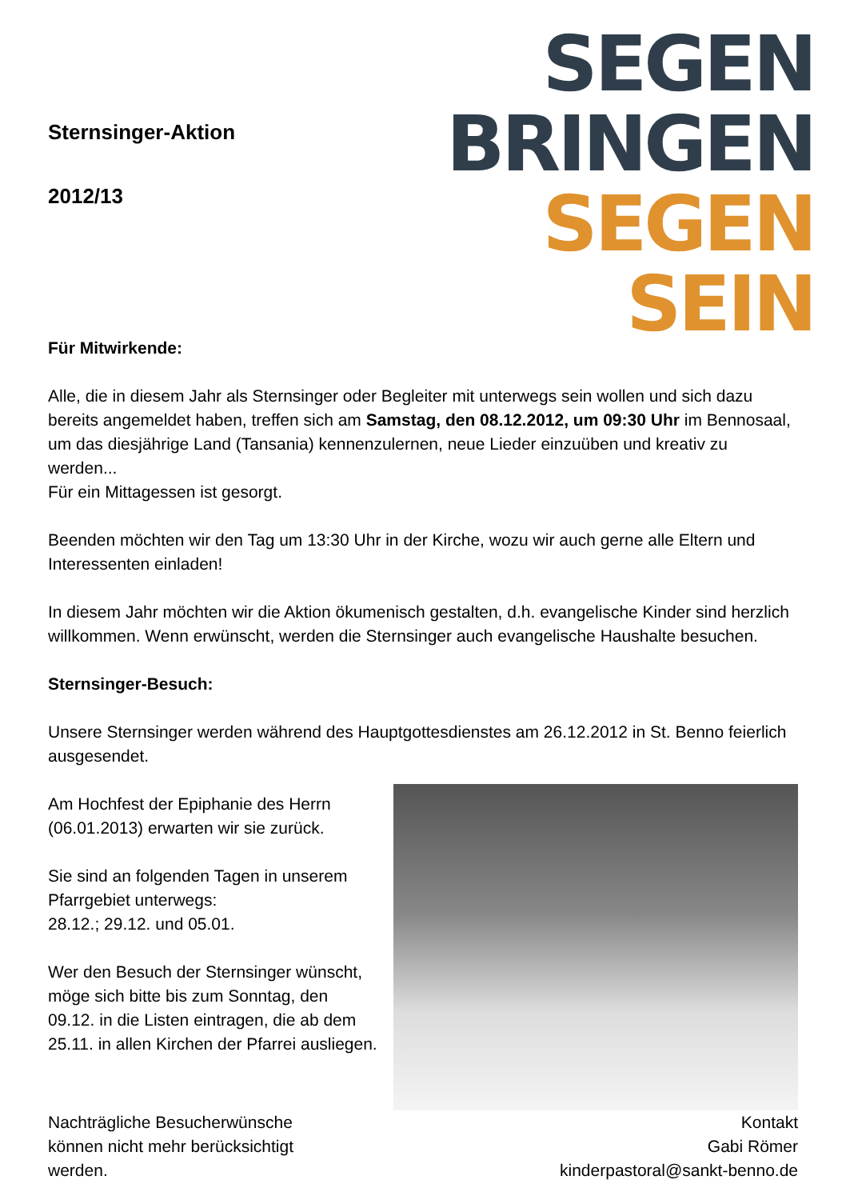Sternsinger-Aktion
2012/13
SEGEN
BRINGEN
SEGEN
SEIN
Für Mitwirkende:
Alle, die in diesem Jahr als Sternsinger oder Begleiter mit unterwegs sein wollen und sich dazu bereits angemeldet haben, treffen sich am Samstag, den 08.12.2012, um 09:30 Uhr im Bennosaal, um das diesjährige Land (Tansania) kennenzulernen, neue Lieder einzuüben und kreativ zu werden...
Für ein Mittagessen ist gesorgt.
Beenden möchten wir den Tag um 13:30 Uhr in der Kirche, wozu wir auch gerne alle Eltern und Interessenten einladen!
In diesem Jahr möchten wir die Aktion ökumenisch gestalten, d.h. evangelische Kinder sind herzlich willkommen. Wenn erwünscht, werden die Sternsinger auch evangelische Haushalte besuchen.
Sternsinger-Besuch:
Unsere Sternsinger werden während des Hauptgottesdienstes am 26.12.2012 in St. Benno feierlich ausgesendet.
Am Hochfest der Epiphanie des Herrn (06.01.2013) erwarten wir sie zurück.
Sie sind an folgenden Tagen in unserem Pfarrgebiet unterwegs:
28.12.; 29.12. und 05.01.
Wer den Besuch der Sternsinger wünscht, möge sich bitte bis zum Sonntag, den 09.12. in die Listen eintragen, die ab dem 25.11. in allen Kirchen der Pfarrei ausliegen.
Nachträgliche Besucherwünsche
können nicht mehr berücksichtigt
werden.
Kontakt
Gabi Römer
kinderpastoral@sankt-benno.de